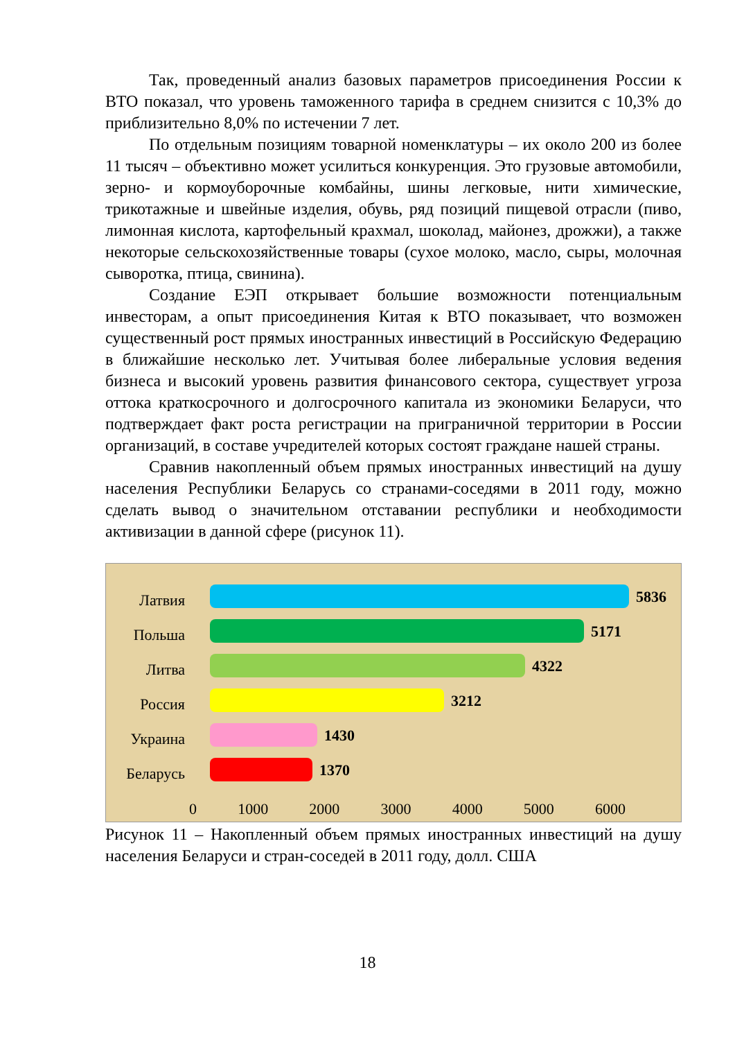Так, проведенный анализ базовых параметров присоединения России к ВТО показал, что уровень таможенного тарифа в среднем снизится с 10,3% до приблизительно 8,0% по истечении 7 лет.
По отдельным позициям товарной номенклатуры – их около 200 из более 11 тысяч – объективно может усилиться конкуренция. Это грузовые автомобили, зерно- и кормоуборочные комбайны, шины легковые, нити химические, трикотажные и швейные изделия, обувь, ряд позиций пищевой отрасли (пиво, лимонная кислота, картофельный крахмал, шоколад, майонез, дрожжи), а также некоторые сельскохозяйственные товары (сухое молоко, масло, сыры, молочная сыворотка, птица, свинина).
Создание ЕЭП открывает большие возможности потенциальным инвесторам, а опыт присоединения Китая к ВТО показывает, что возможен существенный рост прямых иностранных инвестиций в Российскую Федерацию в ближайшие несколько лет. Учитывая более либеральные условия ведения бизнеса и высокий уровень развития финансового сектора, существует угроза оттока краткосрочного и долгосрочного капитала из экономики Беларуси, что подтверждает факт роста регистрации на приграничной территории в России организаций, в составе учредителей которых состоят граждане нашей страны.
Сравнив накопленный объем прямых иностранных инвестиций на душу населения Республики Беларусь со странами-соседями в 2011 году, можно сделать вывод о значительном отставании республики и необходимости активизации в данной сфере (рисунок 11).
Латвия
Польша
Литва
Россия
Украина
Беларусь
5836
5171
4322
3212
1430
1370
0 1000 2000 3000 4000 5000 6000
Рисунок 11 – Накопленный объем прямых иностранных инвестиций на душу населения Беларуси и стран-соседей в 2011 году, долл. США
18